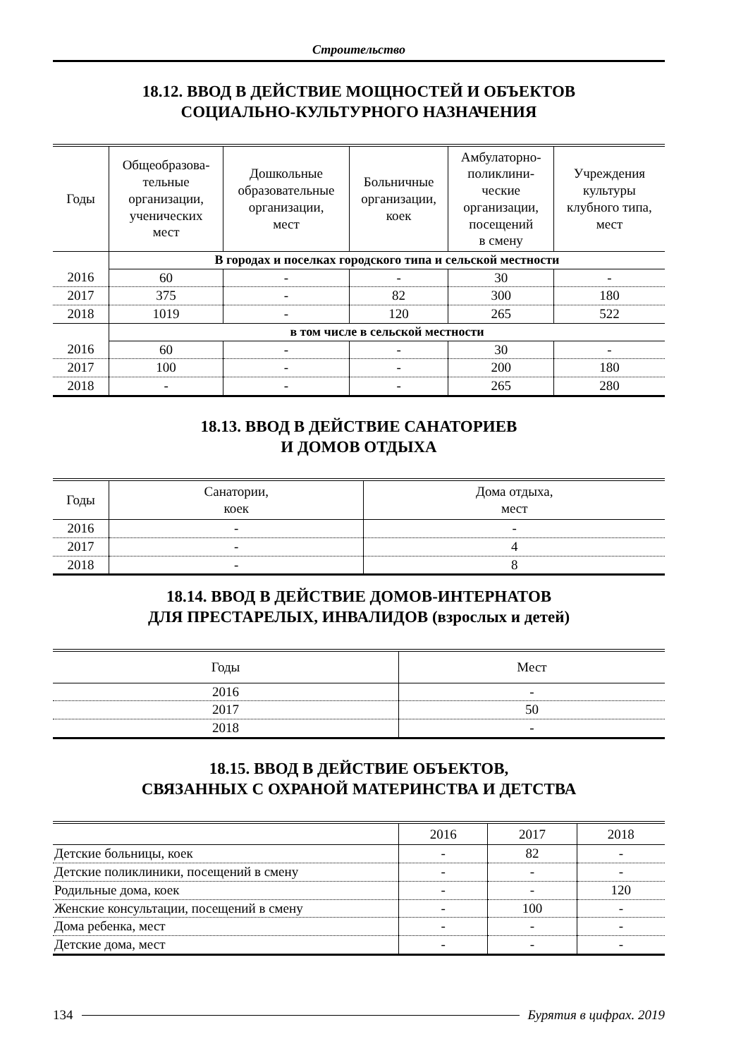Строительство
18.12. ВВОД В ДЕЙСТВИЕ МОЩНОСТЕЙ И ОБЪЕКТОВ
СОЦИАЛЬНО-КУЛЬТУРНОГО НАЗНАЧЕНИЯ
| Годы | Общеобразова- тельные организации, ученических мест | Дошкольные образовательные организации, мест | Больничные организации, коек | Амбулаторно- поликлини- ческие организации, посещений в смену | Учреждения культуры клубного типа, мест |
| --- | --- | --- | --- | --- | --- |
| | В городах и поселках городского типа и сельской местности | | | | |
| 2016 | 60 | - | - | 30 | - |
| 2017 | 375 | - | 82 | 300 | 180 |
| 2018 | 1019 | - | 120 | 265 | 522 |
| | в том числе в сельской местности | | | | |
| 2016 | 60 | - | - | 30 | - |
| 2017 | 100 | - | - | 200 | 180 |
| 2018 | - | - | - | 265 | 280 |
18.13. ВВОД В ДЕЙСТВИЕ САНАТОРИЕВ
И ДОМОВ ОТДЫХА
| Годы | Санатории, коек | Дома отдыха, мест |
| --- | --- | --- |
| 2016 | - | - |
| 2017 | - | 4 |
| 2018 | - | 8 |
18.14. ВВОД В ДЕЙСТВИЕ ДОМОВ-ИНТЕРНАТОВ
ДЛЯ ПРЕСТАРЕЛЫХ, ИНВАЛИДОВ (взрослых и детей)
| Годы | Мест |
| --- | --- |
| 2016 | - |
| 2017 | 50 |
| 2018 | - |
18.15. ВВОД В ДЕЙСТВИЕ ОБЪЕКТОВ,
СВЯЗАННЫХ С ОХРАНОЙ МАТЕРИНСТВА И ДЕТСТВА
| | 2016 | 2017 | 2018 |
| --- | --- | --- | --- |
| Детские больницы, коек | - | 82 | - |
| Детские поликлиники, посещений в смену | - | - | - |
| Родильные дома, коек | - | - | 120 |
| Женские консультации, посещений в смену | - | 100 | - |
| Дома ребенка, мест | - | - | - |
| Детские дома, мест | - | - | - |
134 Бурятия в цифрах. 2019